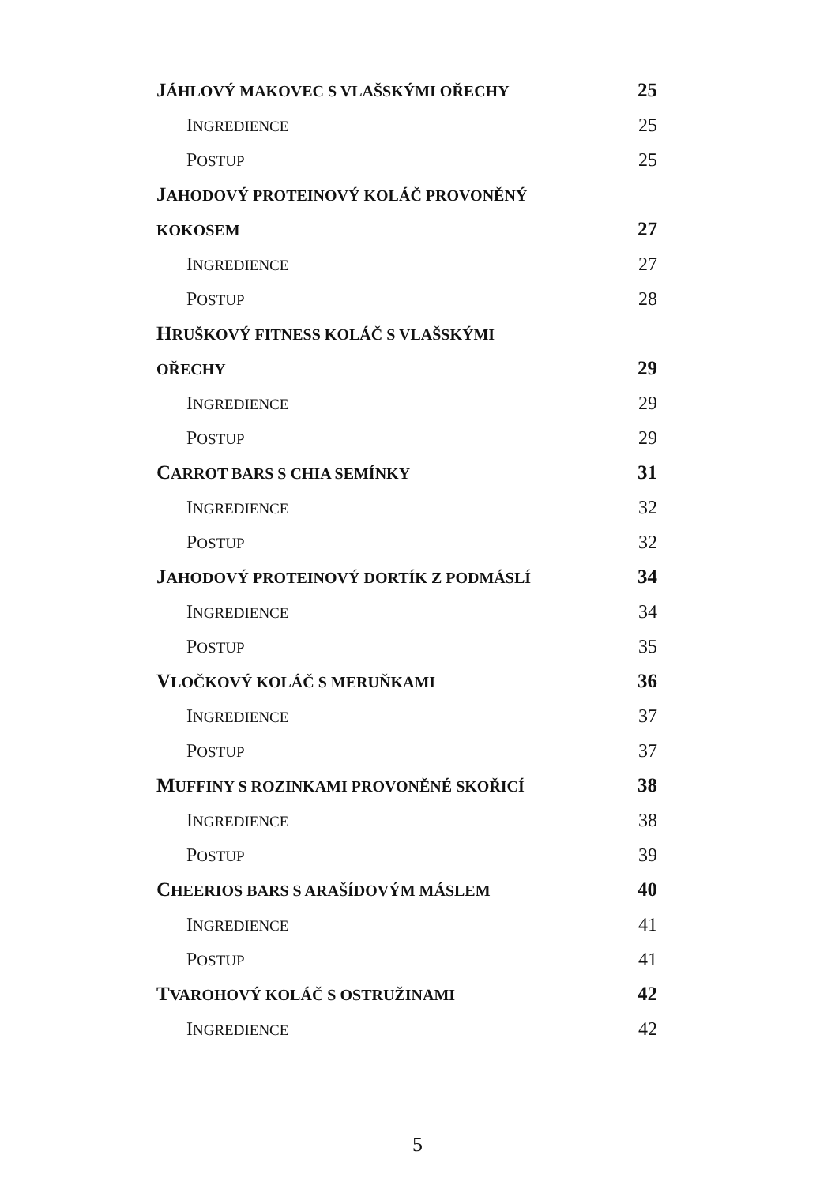JÁHLOVÝ MAKOVEC S VLAŠSKÝMI OŘECHY 25
INGREDIENCE 25
POSTUP 25
JAHODOVÝ PROTEINOVÝ KOLÁČ PROVONĚNÝ
KOKOSEM 27
INGREDIENCE 27
POSTUP 28
HRUŠKOVÝ FITNESS KOLÁČ S VLAŠSKÝMI
OŘECHY 29
INGREDIENCE 29
POSTUP 29
CARROT BARS S CHIA SEMÍNKY 31
INGREDIENCE 32
POSTUP 32
JAHODOVÝ PROTEINOVÝ DORTÍK Z PODMÁSLÍ 34
INGREDIENCE 34
POSTUP 35
VLOČKOVÝ KOLÁČ S MERUŇKAMI 36
INGREDIENCE 37
POSTUP 37
MUFFINY S ROZINKAMI PROVONĚNÉ SKOŘICÍ 38
INGREDIENCE 38
POSTUP 39
CHEERIOS BARS S ARAŠÍDOVÝM MÁSLEM 40
INGREDIENCE 41
POSTUP 41
TVAROHOVÝ KOLÁČ S OSTRUŽINAMI 42
INGREDIENCE 42
5